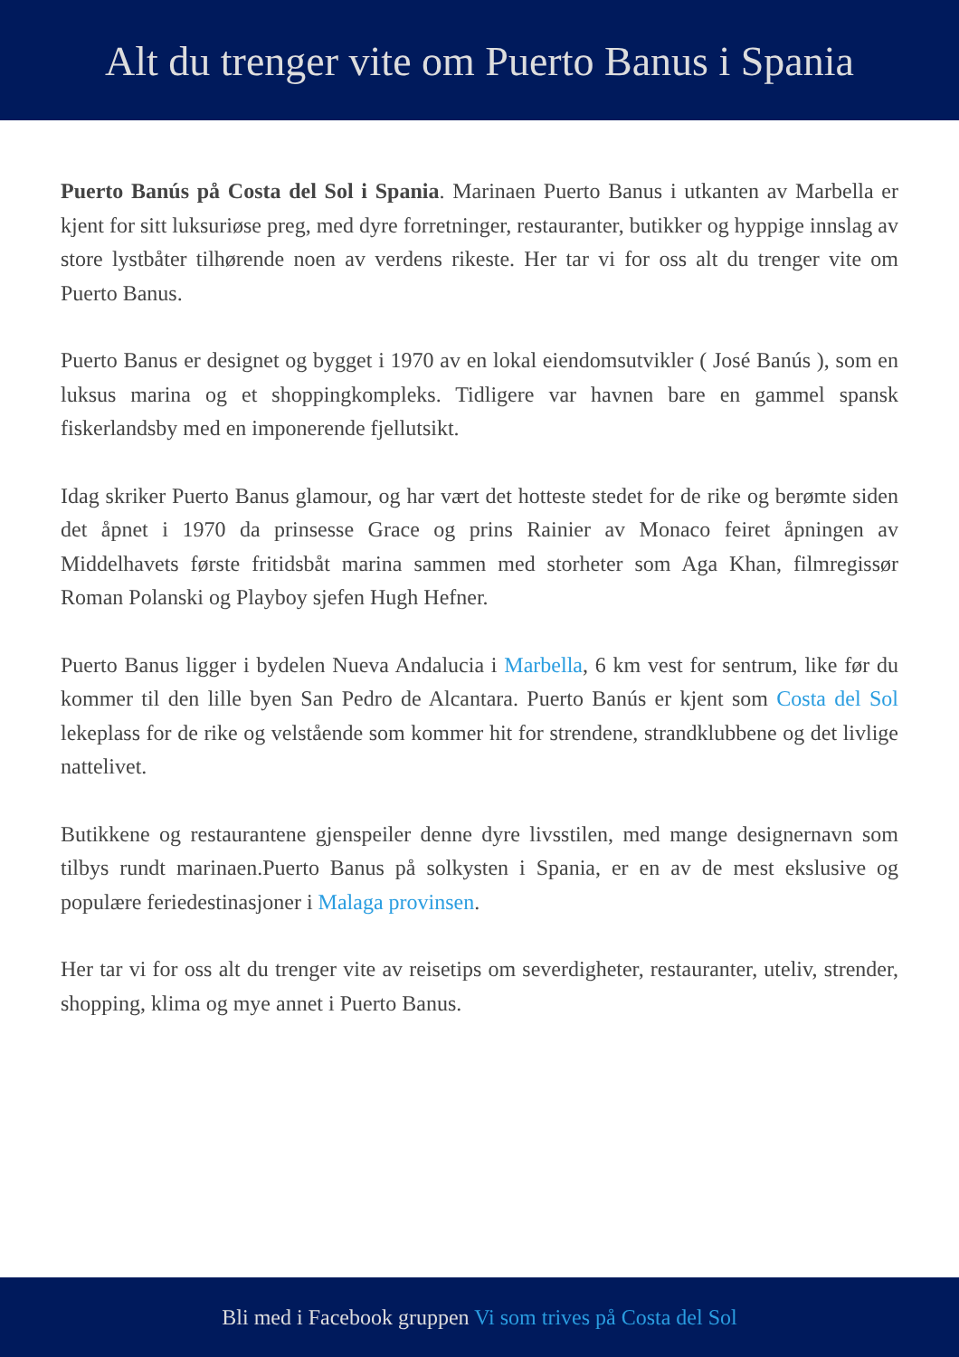Alt du trenger vite om Puerto Banus i Spania
Puerto Banús på Costa del Sol i Spania. Marinaen Puerto Banus i utkanten av Marbella er kjent for sitt luksuriøse preg, med dyre forretninger, restauranter, butikker og hyppige innslag av store lystbåter tilhørende noen av verdens rikeste. Her tar vi for oss alt du trenger vite om Puerto Banus.
Puerto Banus er designet og bygget i 1970 av en lokal eiendomsutvikler ( José Banús ), som en luksus marina og et shoppingkompleks. Tidligere var havnen bare en gammel spansk fiskerlandsby med en imponerende fjellutsikt.
Idag skriker Puerto Banus glamour, og har vært det hotteste stedet for de rike og berømte siden det åpnet i 1970 da prinsesse Grace og prins Rainier av Monaco feiret åpningen av Middelhavets første fritidsbåt marina sammen med storheter som Aga Khan, filmregissør Roman Polanski og Playboy sjefen Hugh Hefner.
Puerto Banus ligger i bydelen Nueva Andalucia i Marbella, 6 km vest for sentrum, like før du kommer til den lille byen San Pedro de Alcantara. Puerto Banús er kjent som Costa del Sol lekeplass for de rike og velstående som kommer hit for strendene, strandklubbene og det livlige nattelivet.
Butikkene og restaurantene gjenspeiler denne dyre livsstilen, med mange designernavn som tilbys rundt marinaen.Puerto Banus på solkysten i Spania, er en av de mest ekslusive og populære feriedestinasjoner i Malaga provinsen.
Her tar vi for oss alt du trenger vite av reisetips om severdigheter, restauranter, uteliv, strender, shopping, klima og mye annet i Puerto Banus.
Bli med i Facebook gruppen Vi som trives på Costa del Sol